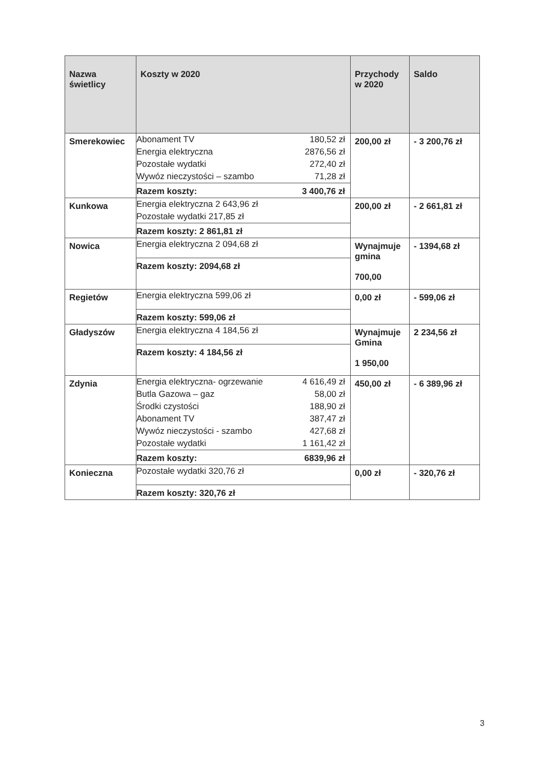| Nazwa świetlicy | Koszty w 2020 | Przychody w 2020 | Saldo |
| --- | --- | --- | --- |
| Smerekowiec | / Abonament TV / 180,52 zł / / Energia elektryczna / 2876,56 zł / / Pozostałe wydatki / 272,40 zł / / Wywóz nieczystości – szambo / 71,28 zł / / Razem koszty: / 3 400,76 zł / | 200,00 zł | - 3 200,76 zł |
| Kunkowa | / Energia elektryczna 2 643,96 zł / / Pozostałe wydatki 217,85 zł / / Razem koszty: 2 861,81 zł / | 200,00 zł | - 2 661,81 zł |
| Nowica | / Energia elektryczna 2 094,68 zł / / Razem koszty: 2094,68 zł / | Wynajmuje gmina 700,00 | - 1394,68 zł |
| Regietów | / Energia elektryczna 599,06 zł / / Razem koszty: 599,06 zł / | 0,00 zł | - 599,06 zł |
| Gładyszów | / Energia elektryczna 4 184,56 zł / / Razem koszty: 4 184,56 zł / | Wynajmuje Gmina 1 950,00 | 2 234,56 zł |
| Zdynia | / Energia elektryczna- ogrzewanie / 4 616,49 zł / / Butla Gazowa – gaz / 58,00 zł / / Środki czystości / 188,90 zł / / Abonament TV / 387,47 zł / / Wywóz nieczystości - szambo / 427,68 zł / / Pozostałe wydatki / 1 161,42 zł / / Razem koszty: / 6839,96 zł / | 450,00 zł | - 6 389,96 zł |
| Konieczna | / Pozostałe wydatki 320,76 zł / / Razem koszty: 320,76 zł / | 0,00 zł | - 320,76 zł |
3